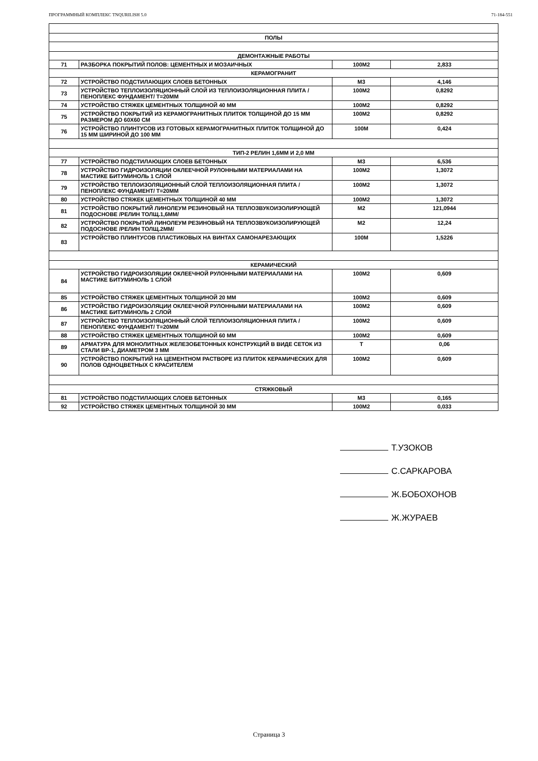ПРОГРАММНЫЙ КОМПЛЕКС TNQURILISH 5.0 71-184-551
| ПОЛЫ | | | |
| ДЕМОНТАЖНЫЕ РАБОТЫ | | | |
| 71 | РАЗБОРКА ПОКРЫТИЙ ПОЛОВ: ЦЕМЕНТНЫХ И МОЗАИЧНЫХ | 100М2 | 2,833 |
| КЕРАМОГРАНИТ | | | |
| 72 | УСТРОЙСТВО ПОДСТИЛАЮЩИХ СЛОЕВ БЕТОННЫХ | М3 | 4,146 |
| 73 | УСТРОЙСТВО ТЕПЛОИЗОЛЯЦИОННЫЙ СЛОЙ ИЗ ТЕПЛОИЗОЛЯЦИОННАЯ ПЛИТА /ПЕНОПЛЕКС ФУНДАМЕНТ/ Т=20ММ | 100М2 | 0,8292 |
| 74 | УСТРОЙСТВО СТЯЖЕК ЦЕМЕНТНЫХ ТОЛЩИНОЙ 40 ММ | 100М2 | 0,8292 |
| 75 | УСТРОЙСТВО ПОКРЫТИЙ ИЗ КЕРАМОГРАНИТНЫХ ПЛИТОК ТОЛЩИНОЙ ДО 15 ММ РАЗМЕРОМ ДО 60Х60 СМ | 100М2 | 0,8292 |
| 76 | УСТРОЙСТВО ПЛИНТУСОВ ИЗ ГОТОВЫХ КЕРАМОГРАНИТНЫХ ПЛИТОК ТОЛЩИНОЙ ДО 15 ММ ШИРИНОЙ ДО 100 ММ | 100М | 0,424 |
| ТИП-2 РЕЛИН 1,6ММ И 2,0 ММ | | | |
| 77 | УСТРОЙСТВО ПОДСТИЛАЮЩИХ СЛОЕВ БЕТОННЫХ | М3 | 6,536 |
| 78 | УСТРОЙСТВО ГИДРОИЗОЛЯЦИИ ОКЛЕЕЧНОЙ РУЛОННЫМИ МАТЕРИАЛАМИ НА МАСТИКЕ БИТУМИНОЛЬ 1 СЛОЙ | 100М2 | 1,3072 |
| 79 | УСТРОЙСТВО ТЕПЛОИЗОЛЯЦИОННЫЙ СЛОЙ ТЕПЛОИЗОЛЯЦИОННАЯ ПЛИТА /ПЕНОПЛЕКС ФУНДАМЕНТ/ Т=20ММ | 100М2 | 1,3072 |
| 80 | УСТРОЙСТВО СТЯЖЕК ЦЕМЕНТНЫХ ТОЛЩИНОЙ 40 ММ | 100М2 | 1,3072 |
| 81 | УСТРОЙСТВО ПОКРЫТИЙ ЛИНОЛЕУМ РЕЗИНОВЫЙ НА ТЕПЛОЗВУКОИЗОЛИРУЮЩЕЙ ПОДОСНОВЕ /РЕЛИН ТОЛЩ.1,6ММ/ | М2 | 121,0944 |
| 82 | УСТРОЙСТВО ПОКРЫТИЙ ЛИНОЛЕУМ РЕЗИНОВЫЙ НА ТЕПЛОЗВУКОИЗОЛИРУЮЩЕЙ ПОДОСНОВЕ /РЕЛИН ТОЛЩ.2ММ/ | М2 | 12,24 |
| 83 | УСТРОЙСТВО ПЛИНТУСОВ ПЛАСТИКОВЫХ НА ВИНТАХ САМОНАРЕЗАЮЩИХ | 100М | 1,5226 |
| КЕРАМИЧЕСКИЙ | | | |
| 84 | УСТРОЙСТВО ГИДРОИЗОЛЯЦИИ ОКЛЕЕЧНОЙ РУЛОННЫМИ МАТЕРИАЛАМИ НА МАСТИКЕ БИТУМИНОЛЬ 1 СЛОЙ | 100М2 | 0,609 |
| 85 | УСТРОЙСТВО СТЯЖЕК ЦЕМЕНТНЫХ ТОЛЩИНОЙ 20 ММ | 100М2 | 0,609 |
| 86 | УСТРОЙСТВО ГИДРОИЗОЛЯЦИИ ОКЛЕЕЧНОЙ РУЛОННЫМИ МАТЕРИАЛАМИ НА МАСТИКЕ БИТУМИНОЛЬ 2 СЛОЙ | 100М2 | 0,609 |
| 87 | УСТРОЙСТВО ТЕПЛОИЗОЛЯЦИОННЫЙ СЛОЙ ТЕПЛОИЗОЛЯЦИОННАЯ ПЛИТА /ПЕНОПЛЕКС ФУНДАМЕНТ/ Т=20ММ | 100М2 | 0,609 |
| 88 | УСТРОЙСТВО СТЯЖЕК ЦЕМЕНТНЫХ ТОЛЩИНОЙ 60 ММ | 100М2 | 0,609 |
| 89 | АРМАТУРА ДЛЯ МОНОЛИТНЫХ ЖЕЛЕЗОБЕТОННЫХ КОНСТРУКЦИЙ В ВИДЕ СЕТОК ИЗ СТАЛИ ВР-1, ДИАМЕТРОМ 3 ММ | Т | 0,06 |
| 90 | УСТРОЙСТВО ПОКРЫТИЙ НА ЦЕМЕНТНОМ РАСТВОРЕ ИЗ ПЛИТОК КЕРАМИЧЕСКИХ ДЛЯ ПОЛОВ ОДНОЦВЕТНЫХ С КРАСИТЕЛЕМ | 100М2 | 0,609 |
| СТЯЖКОВЫЙ | | | |
| 81 | УСТРОЙСТВО ПОДСТИЛАЮЩИХ СЛОЕВ БЕТОННЫХ | М3 | 0,165 |
| 92 | УСТРОЙСТВО СТЯЖЕК ЦЕМЕНТНЫХ ТОЛЩИНОЙ 30 ММ | 100М2 | 0,033 |
Т.УЗОКОВ
С.САРКАРОВА
Ж.БОБОХОНОВ
Ж.ЖУРАЕВ
Страница 3